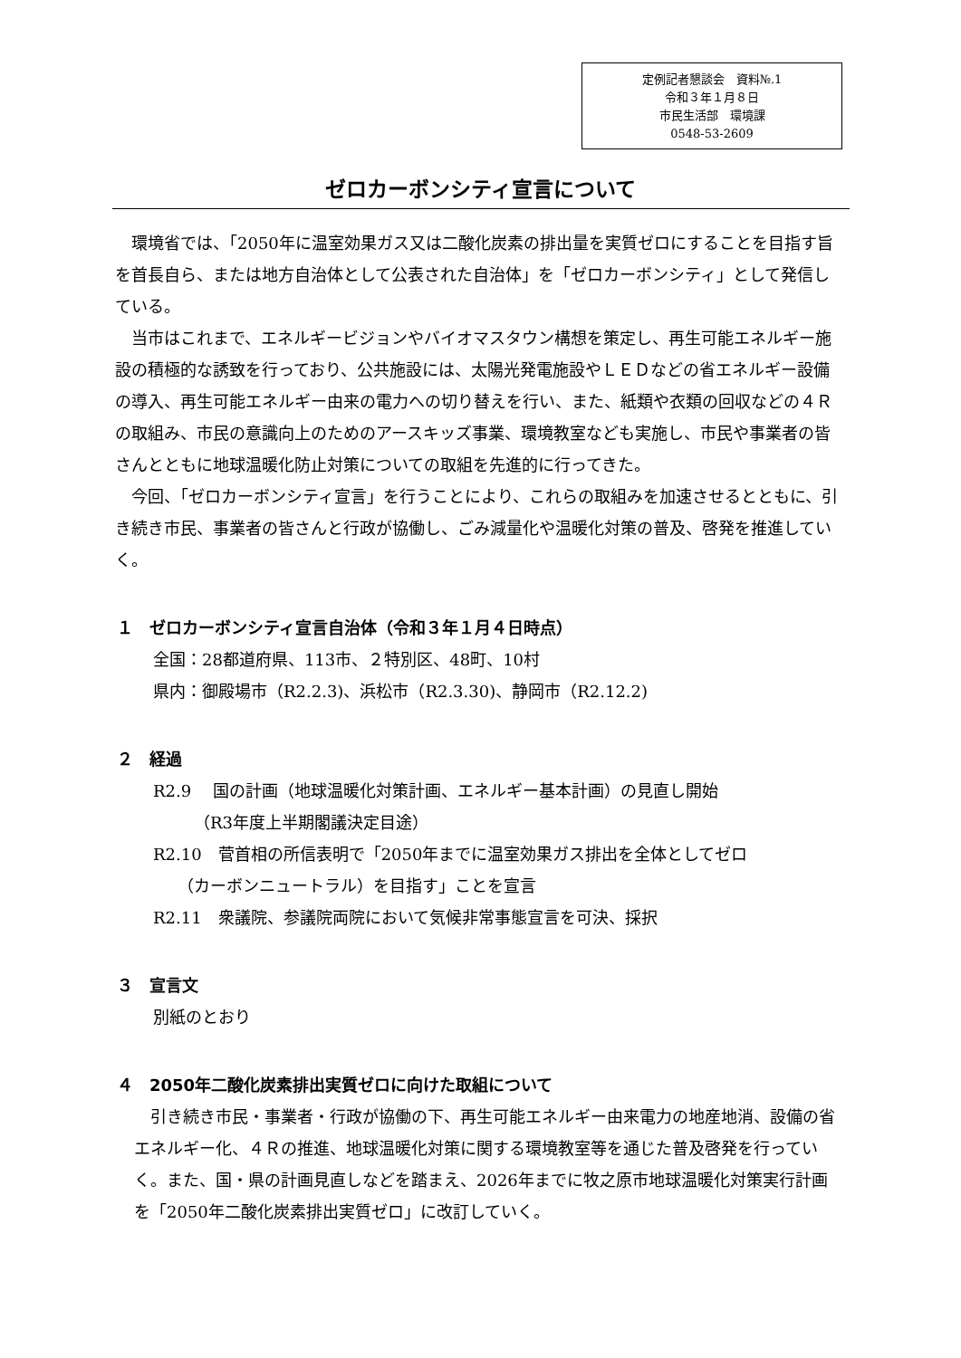定例記者懇談会　資料№.1
令和３年１月８日
市民生活部　環境課
0548-53-2609
ゼロカーボンシティ宣言について
環境省では、「2050年に温室効果ガス又は二酸化炭素の排出量を実質ゼロにすることを目指す旨を首長自ら、または地方自治体として公表された自治体」を「ゼロカーボンシティ」として発信している。
当市はこれまで、エネルギービジョンやバイオマスタウン構想を策定し、再生可能エネルギー施設の積極的な誘致を行っており、公共施設には、太陽光発電施設やＬＥＤなどの省エネルギー設備の導入、再生可能エネルギー由来の電力への切り替えを行い、また、紙類や衣類の回収などの４Ｒの取組み、市民の意識向上のためのアースキッズ事業、環境教室なども実施し、市民や事業者の皆さんとともに地球温暖化防止対策についての取組を先進的に行ってきた。
今回、「ゼロカーボンシティ宣言」を行うことにより、これらの取組みを加速させるとともに、引き続き市民、事業者の皆さんと行政が協働し、ごみ減量化や温暖化対策の普及、啓発を推進していく。
１　ゼロカーボンシティ宣言自治体（令和３年１月４日時点）
全国：28都道府県、113市、２特別区、48町、10村
県内：御殿場市（R2.2.3)、浜松市（R2.3.30)、静岡市（R2.12.2)
２　経過
R2.9　 国の計画（地球温暖化対策計画、エネルギー基本計画）の見直し開始
　　　（R3年度上半期閣議決定目途）
R2.10　菅首相の所信表明で「2050年までに温室効果ガス排出を全体としてゼロ
　　（カーボンニュートラル）を目指す」ことを宣言
R2.11　衆議院、参議院両院において気候非常事態宣言を可決、採択
３　宣言文
別紙のとおり
４　2050年二酸化炭素排出実質ゼロに向けた取組について
引き続き市民・事業者・行政が協働の下、再生可能エネルギー由来電力の地産地消、設備の省エネルギー化、４Ｒの推進、地球温暖化対策に関する環境教室等を通じた普及啓発を行っていく。また、国・県の計画見直しなどを踏まえ、2026年までに牧之原市地球温暖化対策実行計画を「2050年二酸化炭素排出実質ゼロ」に改訂していく。